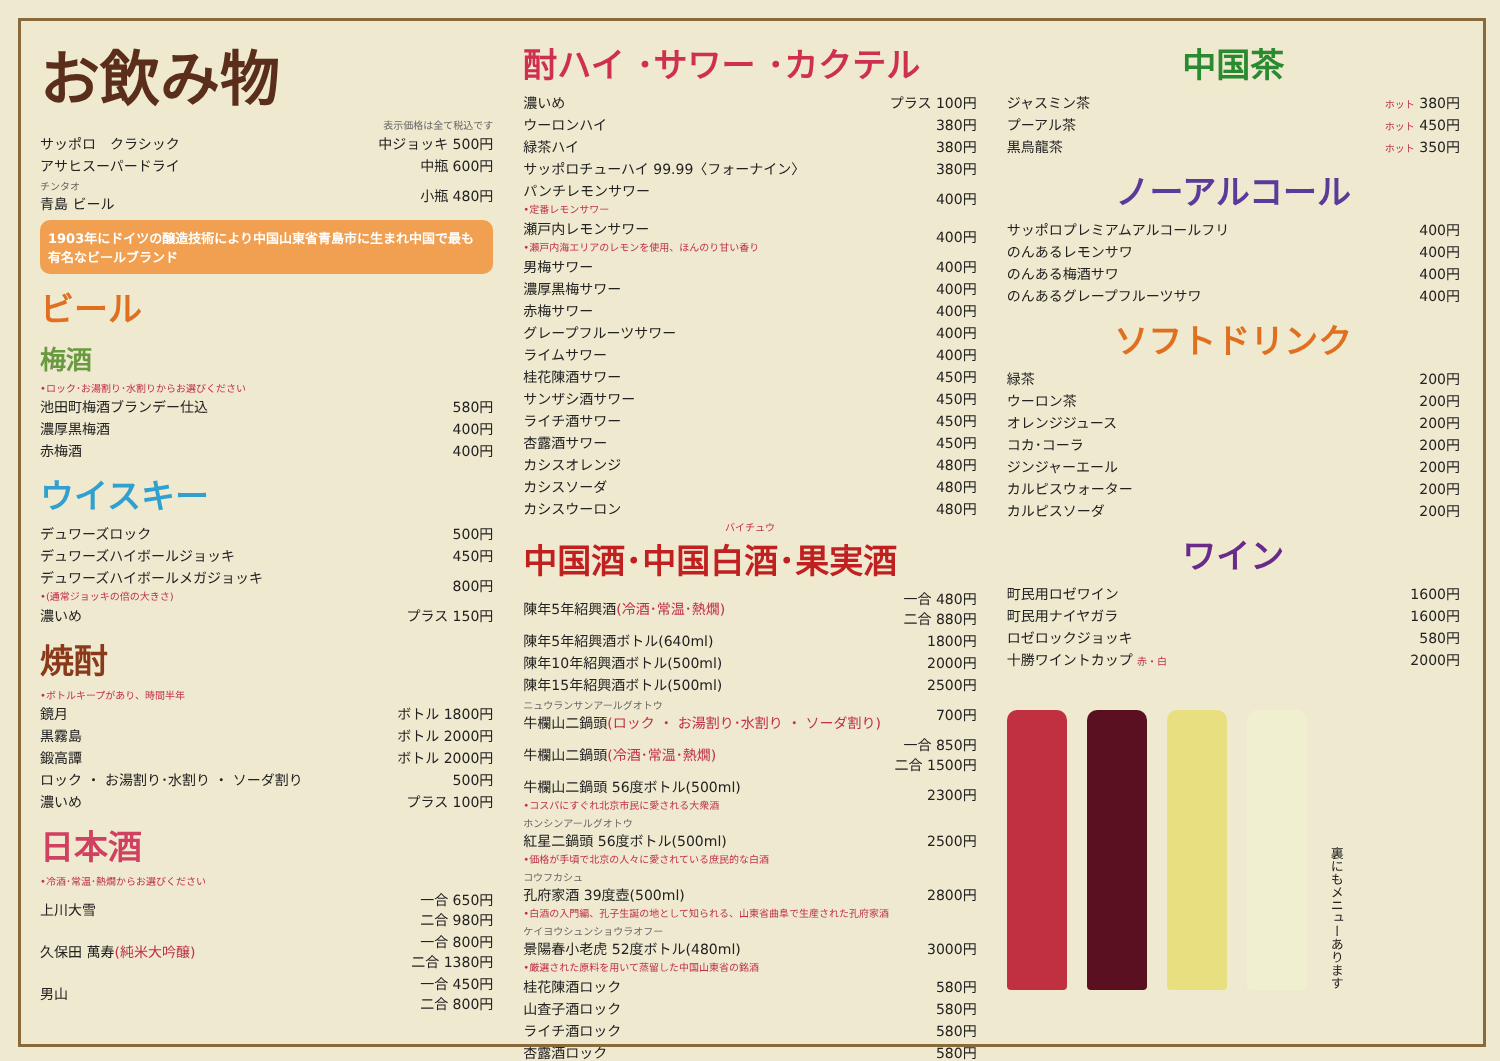お飲み物
表示価格は全て税込です
| サッポロ クラシック | 中ジョッキ 500円 |
| アサヒスーパードライ | 中瓶 600円 |
| チンタオ 青島 ビール | 小瓶 480円 |
1903年にドイツの醸造技術により中国山東省青島市に生まれ中国で最も有名なビールブランド
ビール
梅酒
•ロック･お湯割り･水割りからお選びください
| 池田町梅酒ブランデー仕込 | 580円 |
| 濃厚黒梅酒 | 400円 |
| 赤梅酒 | 400円 |
ウイスキー
| デュワーズロック | 500円 |
| デュワーズハイボールジョッキ | 450円 |
| デュワーズハイボールメガジョッキ •(通常ジョッキの倍の大きさ) | 800円 |
| 濃いめ | プラス 150円 |
焼酎
•ボトルキープがあり、時間半年
| 鏡月 | ボトル 1800円 |
| 黒霧島 | ボトル 2000円 |
| 鍛高譚 | ボトル 2000円 |
| ロック ・ お湯割り･水割り ・ ソーダ割り | 500円 |
| 濃いめ | プラス 100円 |
日本酒
•冷酒･常温･熱燗からお選びください
| 上川大雪 | 一合 650円 二合 980円 |
| 久保田 萬寿 (純米大吟醸) | 一合 800円 二合 1380円 |
| 男山 | 一合 450円 二合 800円 |
酎ハイ ･サワー ･カクテル
| 濃いめ | プラス 100円 |
| ウーロンハイ | 380円 |
| 緑茶ハイ | 380円 |
| サッポロチューハイ 99.99〈フォーナイン〉 | 380円 |
| パンチレモンサワー •定番レモンサワー | 400円 |
| 瀬戸内レモンサワー •瀬戸内海エリアのレモンを使用、ほんのり甘い香り | 400円 |
| 男梅サワー | 400円 |
| 濃厚黒梅サワー | 400円 |
| 赤梅サワー | 400円 |
| グレープフルーツサワー | 400円 |
| ライムサワー | 400円 |
| 桂花陳酒サワー | 450円 |
| サンザシ酒サワー | 450円 |
| ライチ酒サワー | 450円 |
| 杏露酒サワー | 450円 |
| カシスオレンジ | 480円 |
| カシスソーダ | 480円 |
| カシスウーロン | 480円 |
バイチュウ
中国酒･中国白酒･果実酒
| 陳年5年紹興酒 (冷酒･常温･熱燗) | 一合 480円 二合 880円 |
| 陳年5年紹興酒ボトル(640ml) | 1800円 |
| 陳年10年紹興酒ボトル(500ml) | 2000円 |
| 陳年15年紹興酒ボトル(500ml) | 2500円 |
| ニュウランサンアールグオトウ 牛欄山二鍋頭 (ロック ・ お湯割り･水割り ・ ソーダ割り) | 700円 |
| 牛欄山二鍋頭 (冷酒･常温･熱燗) | 一合 850円 二合 1500円 |
| 牛欄山二鍋頭 56度ボトル(500ml) •コスパにすぐれ北京市民に愛される大衆酒 | 2300円 |
| ホンシンアールグオトウ 紅星二鍋頭 56度ボトル(500ml) •価格が手頃で北京の人々に愛されている庶民的な白酒 | 2500円 |
| コウフカシュ 孔府家酒 39度壺(500ml) •白酒の入門編、孔子生誕の地として知られる、山東省曲阜で生産された孔府家酒 | 2800円 |
| ケイヨウシュンショウラオフー 景陽春小老虎 52度ボトル(480ml) •厳選された原料を用いて蒸留した中国山東省の銘酒 | 3000円 |
| 桂花陳酒ロック | 580円 |
| 山査子酒ロック | 580円 |
| ライチ酒ロック | 580円 |
| 杏露酒ロック | 580円 |
中国茶
| ジャスミン茶 | ホット 380円 |
| プーアル茶 | ホット 450円 |
| 黒烏龍茶 | ホット 350円 |
ノーアルコール
| サッポロプレミアムアルコールフリ | 400円 |
| のんあるレモンサワ | 400円 |
| のんある梅酒サワ | 400円 |
| のんあるグレープフルーツサワ | 400円 |
ソフトドリンク
| 緑茶 | 200円 |
| ウーロン茶 | 200円 |
| オレンジジュース | 200円 |
| コカ･コーラ | 200円 |
| ジンジャーエール | 200円 |
| カルピスウォーター | 200円 |
| カルピスソーダ | 200円 |
ワイン
| 町民用ロゼワイン | 1600円 |
| 町民用ナイヤガラ | 1600円 |
| ロゼロックジョッキ | 580円 |
| 十勝ワイントカップ 赤・白 | 2000円 |
裏にもメニューあります